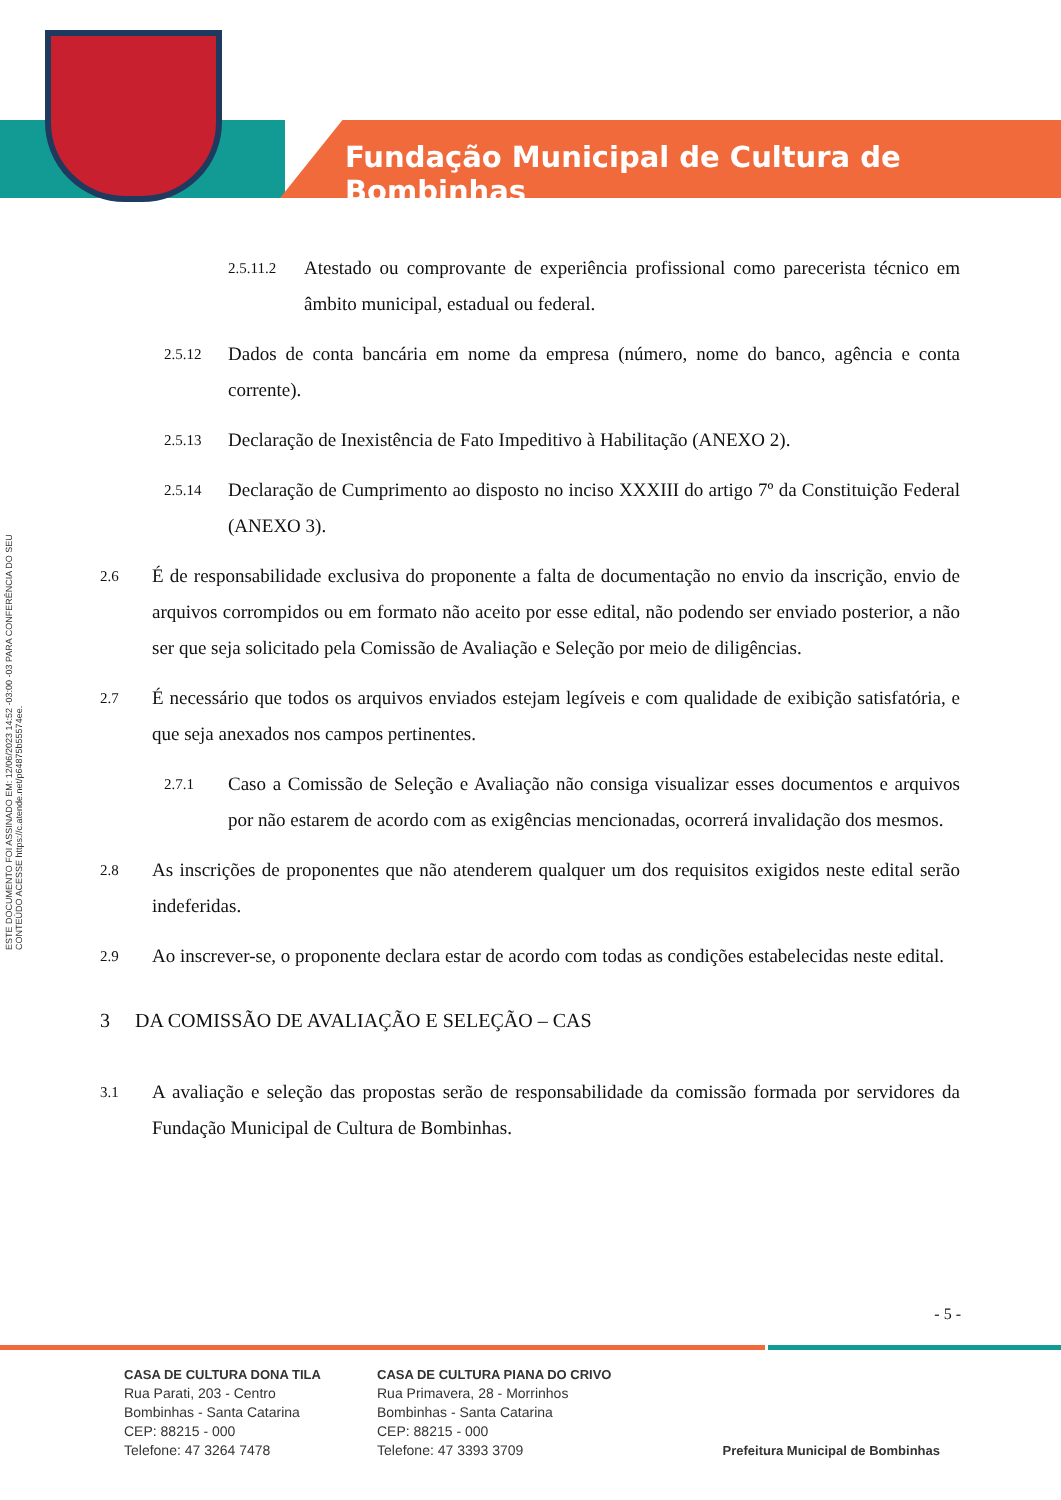Fundação Municipal de Cultura de Bombinhas
ESTE DOCUMENTO FOI ASSINADO EM: 12/06/2023 14:52 -03:00 -03 PARA CONFERÊNCIA DO SEU CONTEÚDO ACESSE https://c.atende.net/p64875b55574ee.
2.5.11.2 Atestado ou comprovante de experiência profissional como parecerista técnico em âmbito municipal, estadual ou federal.
2.5.12 Dados de conta bancária em nome da empresa (número, nome do banco, agência e conta corrente).
2.5.13 Declaração de Inexistência de Fato Impeditivo à Habilitação (ANEXO 2).
2.5.14 Declaração de Cumprimento ao disposto no inciso XXXIII do artigo 7º da Constituição Federal (ANEXO 3).
2.6 É de responsabilidade exclusiva do proponente a falta de documentação no envio da inscrição, envio de arquivos corrompidos ou em formato não aceito por esse edital, não podendo ser enviado posterior, a não ser que seja solicitado pela Comissão de Avaliação e Seleção por meio de diligências.
2.7 É necessário que todos os arquivos enviados estejam legíveis e com qualidade de exibição satisfatória, e que seja anexados nos campos pertinentes.
2.7.1 Caso a Comissão de Seleção e Avaliação não consiga visualizar esses documentos e arquivos por não estarem de acordo com as exigências mencionadas, ocorrerá invalidação dos mesmos.
2.8 As inscrições de proponentes que não atenderem qualquer um dos requisitos exigidos neste edital serão indeferidas.
2.9 Ao inscrever-se, o proponente declara estar de acordo com todas as condições estabelecidas neste edital.
3 DA COMISSÃO DE AVALIAÇÃO E SELEÇÃO – CAS
3.1 A avaliação e seleção das propostas serão de responsabilidade da comissão formada por servidores da Fundação Municipal de Cultura de Bombinhas.
- 5 -
CASA DE CULTURA DONA TILA
Rua Parati, 203 - Centro
Bombinhas - Santa Catarina
CEP: 88215 - 000
Telefone: 47 3264 7478
CASA DE CULTURA PIANA DO CRIVO
Rua Primavera, 28 - Morrinhos
Bombinhas - Santa Catarina
CEP: 88215 - 000
Telefone: 47 3393 3709
Prefeitura Municipal de Bombinhas